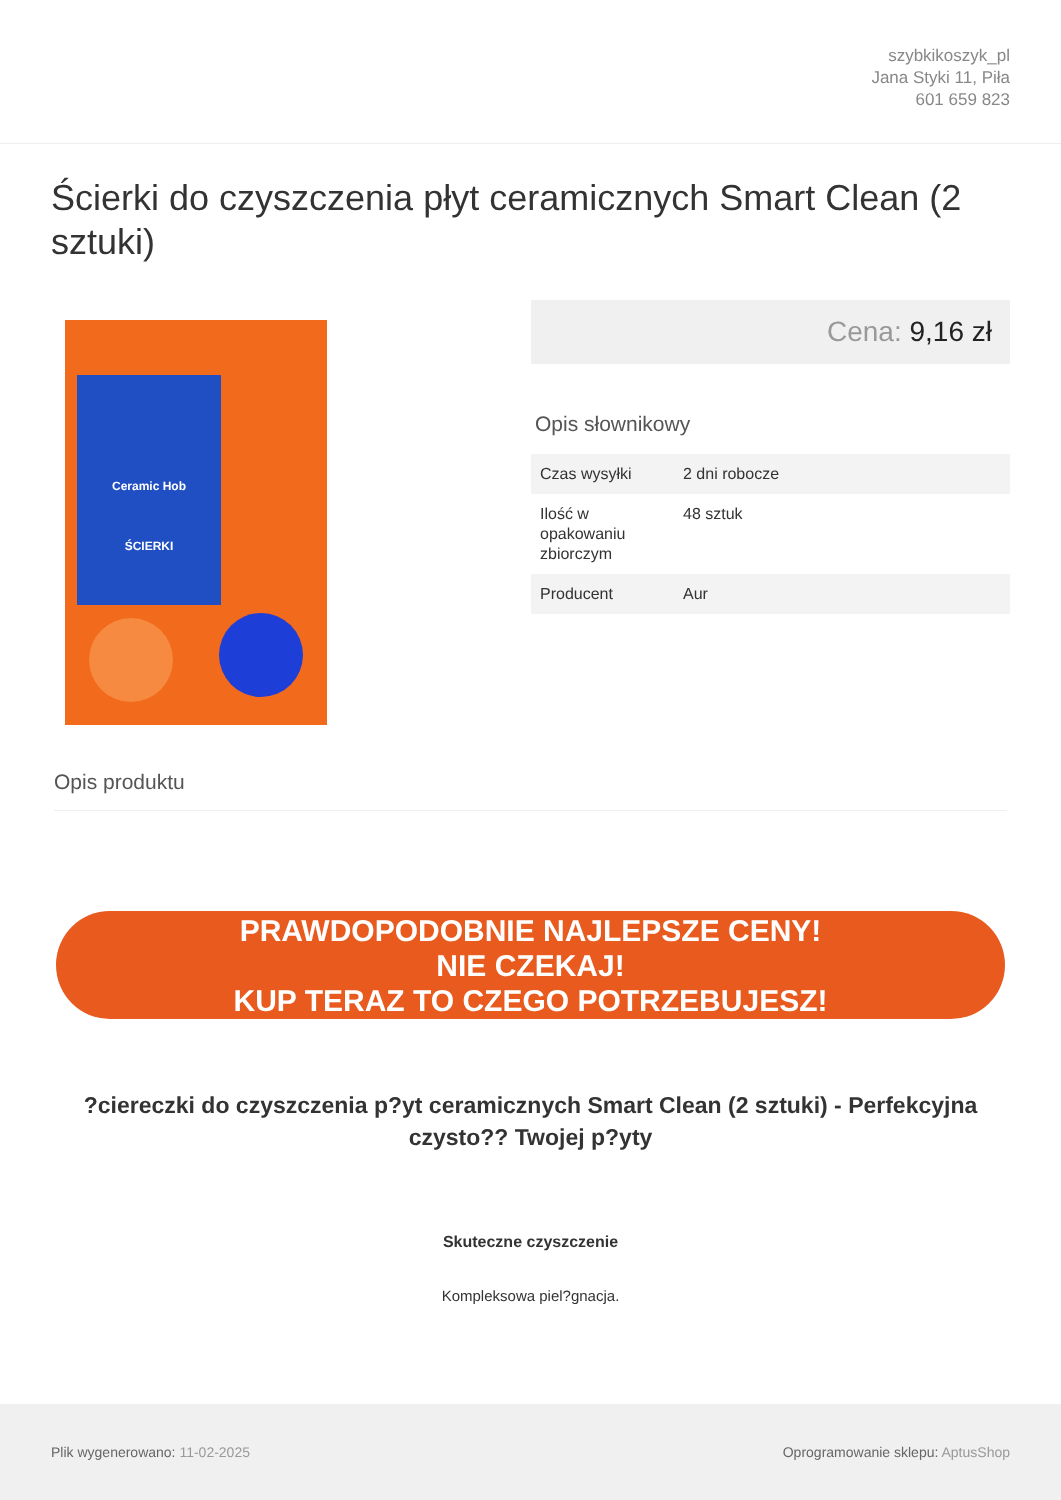szybkikoszyk_pl
Jana Styki 11, Piła
601 659 823
Ścierki do czyszczenia płyt ceramicznych Smart Clean (2 sztuki)
Ceramic Hob
ŚCIERKI
Cena: 9,16 zł
Opis słownikowy
| Czas wysyłki | 2 dni robocze |
| Ilość w opakowaniu zbiorczym | 48 sztuk |
| Producent | Aur |
Opis produktu
PRAWDOPODOBNIE NAJLEPSZE CENY!
NIE CZEKAJ!
KUP TERAZ TO CZEGO POTRZEBUJESZ!
?ciereczki do czyszczenia p?yt ceramicznych Smart Clean (2 sztuki) - Perfekcyjna czysto?? Twojej p?yty
Skuteczne czyszczenie
Kompleksowa piel?gnacja.
Plik wygenerowano: 11-02-2025 Oprogramowanie sklepu: AptusShop